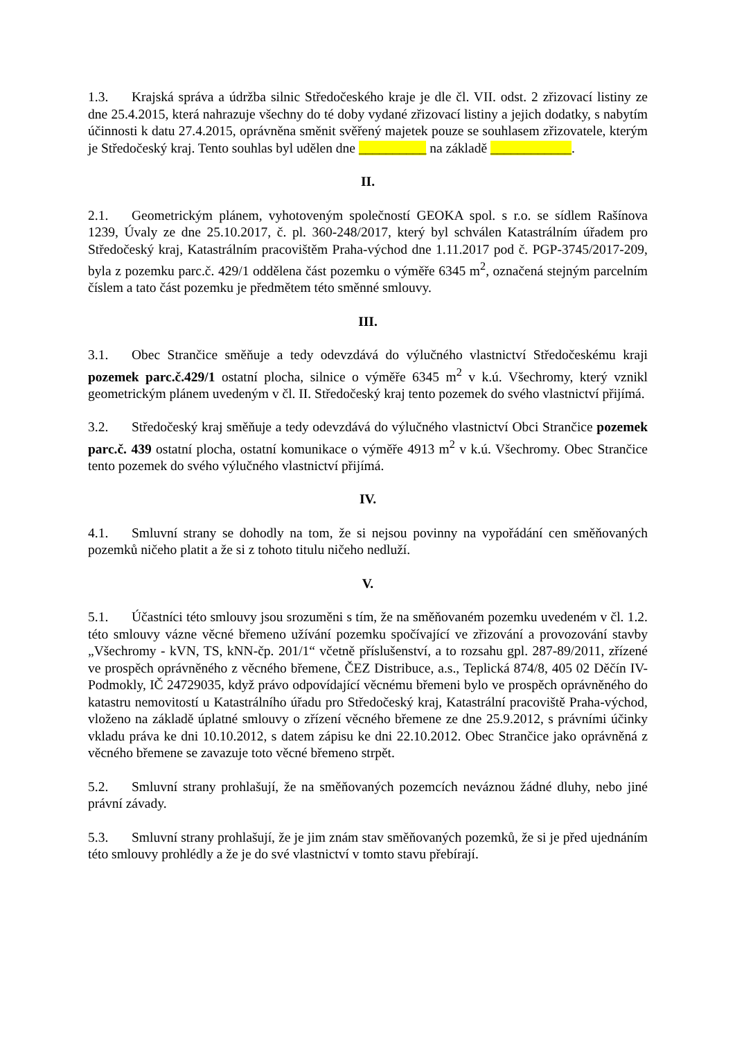1.3. Krajská správa a údržba silnic Středočeského kraje je dle čl. VII. odst. 2 zřizovací listiny ze dne 25.4.2015, která nahrazuje všechny do té doby vydané zřizovací listiny a jejich dodatky, s nabytím účinnosti k datu 27.4.2015, oprávněna směnit svěřený majetek pouze se souhlasem zřizovatele, kterým je Středočeský kraj. Tento souhlas byl udělen dne __________ na základě ____________.
II.
2.1. Geometrickým plánem, vyhotoveným společností GEOKA spol. s r.o. se sídlem Rašínova 1239, Úvaly ze dne 25.10.2017, č. pl. 360-248/2017, který byl schválen Katastrálním úřadem pro Středočeský kraj, Katastrálním pracovištěm Praha-východ dne 1.11.2017 pod č. PGP-3745/2017-209, byla z pozemku parc.č. 429/1 oddělena část pozemku o výměře 6345 m<sup>2</sup>, označená stejným parcelním číslem a tato část pozemku je předmětem této směnné smlouvy.
III.
3.1. Obec Strančice směňuje a tedy odevzdává do výlučného vlastnictví Středočeskému kraji pozemek parc.č.429/1 ostatní plocha, silnice o výměře 6345 m<sup>2</sup> v k.ú. Všechromy, který vznikl geometrickým plánem uvedeným v čl. II. Středočeský kraj tento pozemek do svého vlastnictví přijímá.
3.2. Středočeský kraj směňuje a tedy odevzdává do výlučného vlastnictví Obci Strančice pozemek parc.č. 439 ostatní plocha, ostatní komunikace o výměře 4913 m<sup>2</sup> v k.ú. Všechromy. Obec Strančice tento pozemek do svého výlučného vlastnictví přijímá.
IV.
4.1. Smluvní strany se dohodly na tom, že si nejsou povinny na vypořádání cen směňovaných pozemků ničeho platit a že si z tohoto titulu ničeho nedluží.
V.
5.1. Účastníci této smlouvy jsou srozuměni s tím, že na směňovaném pozemku uvedeném v čl. 1.2. této smlouvy vázne věcné břemeno užívání pozemku spočívající ve zřizování a provozování stavby „Všechromy - kVN, TS, kNN-čp. 201/1“ včetně příslušenství, a to rozsahu gpl. 287-89/2011, zřízené ve prospěch oprávněného z věcného břemene, ČEZ Distribuce, a.s., Teplická 874/8, 405 02 Děčín IV-Podmokly, IČ 24729035, když právo odpovídající věcnému břemeni bylo ve prospěch oprávněného do katastru nemovitostí u Katastrálního úřadu pro Středočeský kraj, Katastrální pracoviště Praha-východ, vloženo na základě úplatné smlouvy o zřízení věcného břemene ze dne 25.9.2012, s právními účinky vkladu práva ke dni 10.10.2012, s datem zápisu ke dni 22.10.2012. Obec Strančice jako oprávněná z věcného břemene se zavazuje toto věcné břemeno strpět.
5.2. Smluvní strany prohlašují, že na směňovaných pozemcích neváznou žádné dluhy, nebo jiné právní závady.
5.3. Smluvní strany prohlašují, že je jim znám stav směňovaných pozemků, že si je před ujednáním této smlouvy prohlédly a že je do své vlastnictví v tomto stavu přebírají.